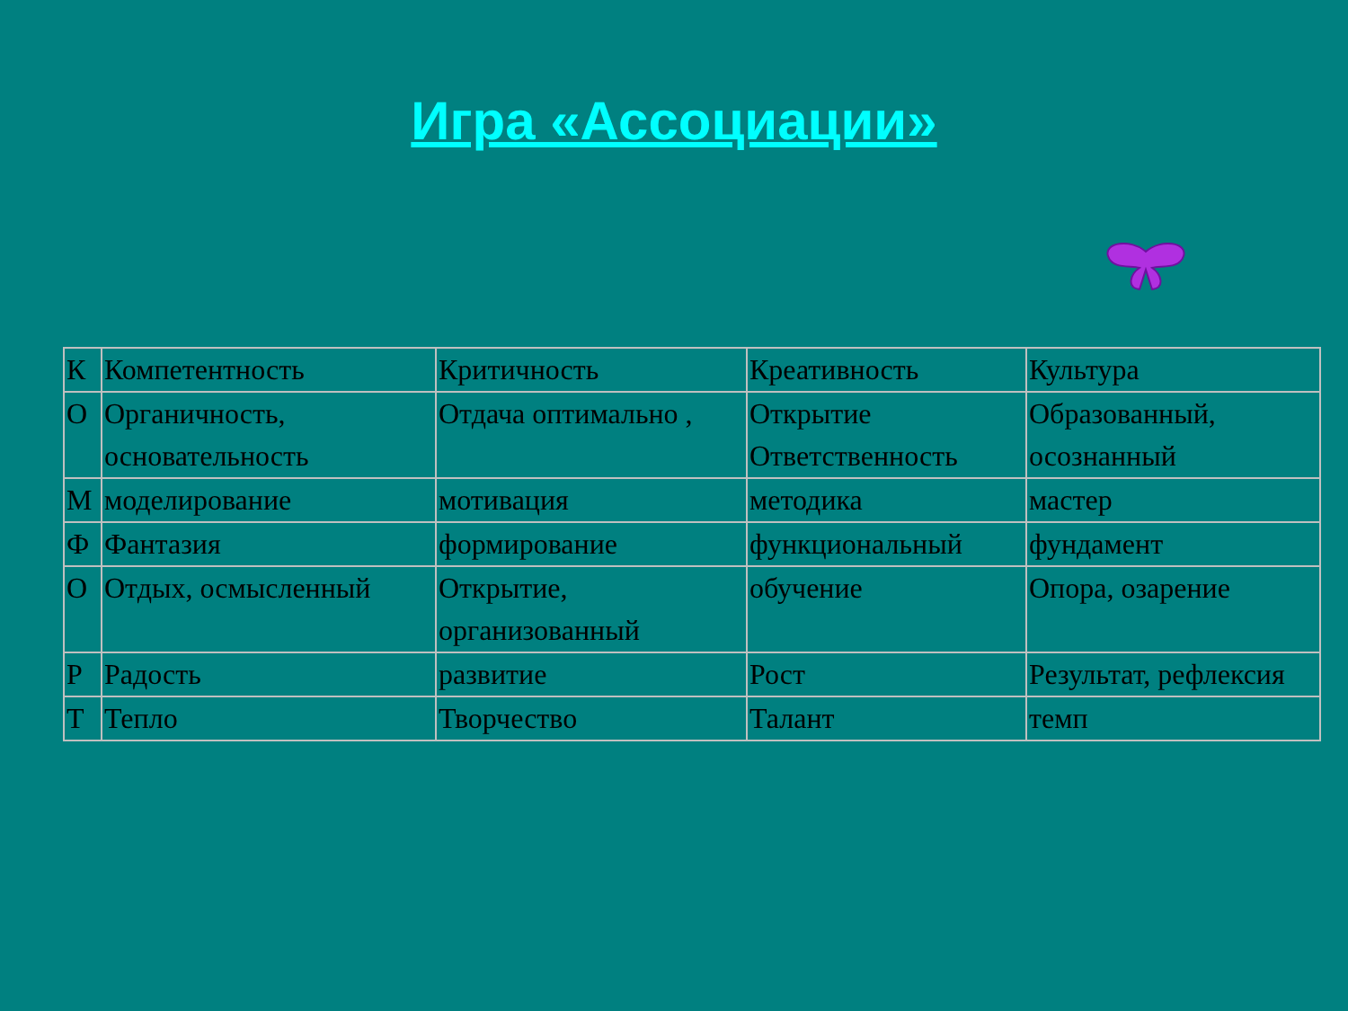Игра «Ассоциации»
| К | Компетентность | Критичность | Креативность | Культура |
| О | Органичность, основательность | Отдача оптимально , | Открытие Ответственность | Образованный, осознанный |
| М | моделирование | мотивация | методика | мастер |
| Ф | Фантазия | формирование | функциональный | фундамент |
| О | Отдых, осмысленный | Открытие, организованный | обучение | Опора, озарение |
| Р | Радость | развитие | Рост | Результат, рефлексия |
| Т | Тепло | Творчество | Талант | темп |